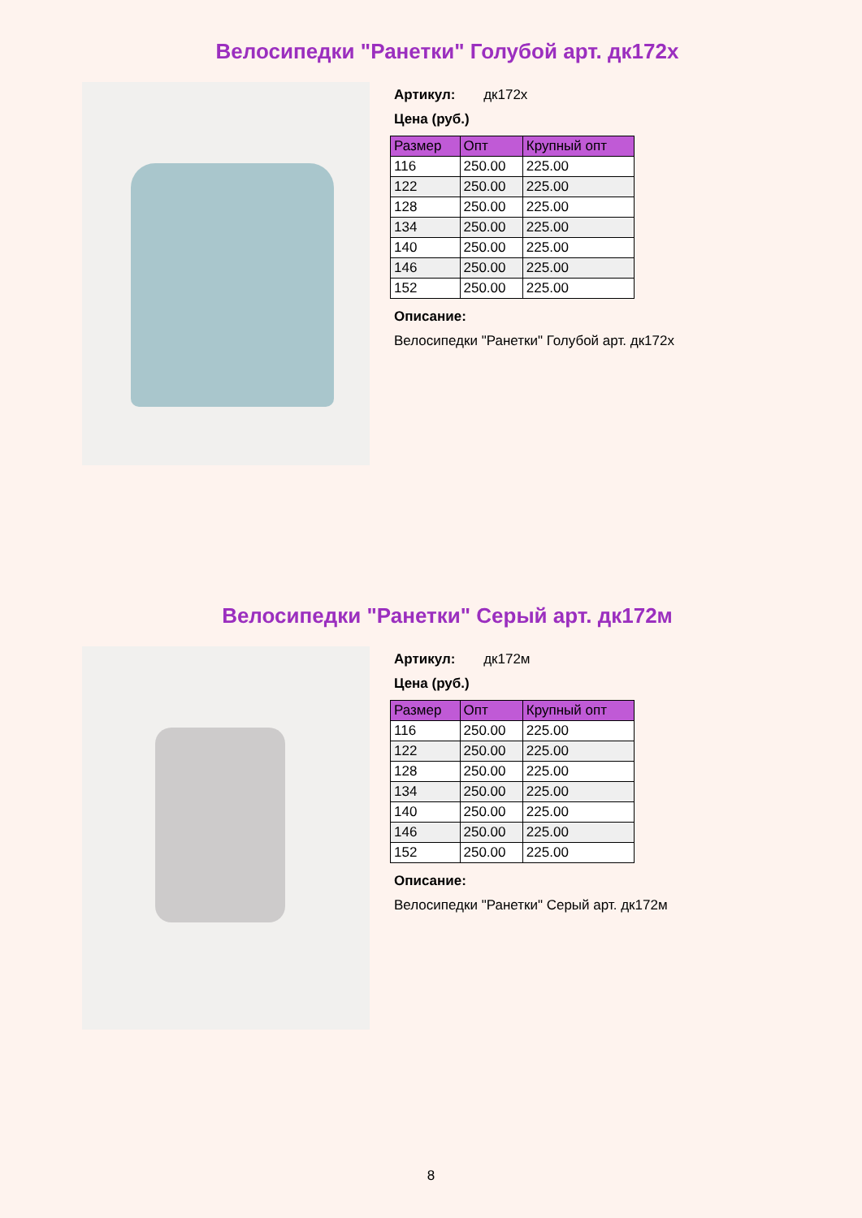Велосипедки "Ранетки" Голубой арт. дк172х
Артикул: дк172х
Цена (руб.)
| Размер | Опт | Крупный опт |
| --- | --- | --- |
| 116 | 250.00 | 225.00 |
| 122 | 250.00 | 225.00 |
| 128 | 250.00 | 225.00 |
| 134 | 250.00 | 225.00 |
| 140 | 250.00 | 225.00 |
| 146 | 250.00 | 225.00 |
| 152 | 250.00 | 225.00 |
Описание:
Велосипедки "Ранетки" Голубой арт. дк172х
Велосипедки "Ранетки" Серый арт. дк172м
Артикул: дк172м
Цена (руб.)
| Размер | Опт | Крупный опт |
| --- | --- | --- |
| 116 | 250.00 | 225.00 |
| 122 | 250.00 | 225.00 |
| 128 | 250.00 | 225.00 |
| 134 | 250.00 | 225.00 |
| 140 | 250.00 | 225.00 |
| 146 | 250.00 | 225.00 |
| 152 | 250.00 | 225.00 |
Описание:
Велосипедки "Ранетки" Серый арт. дк172м
8